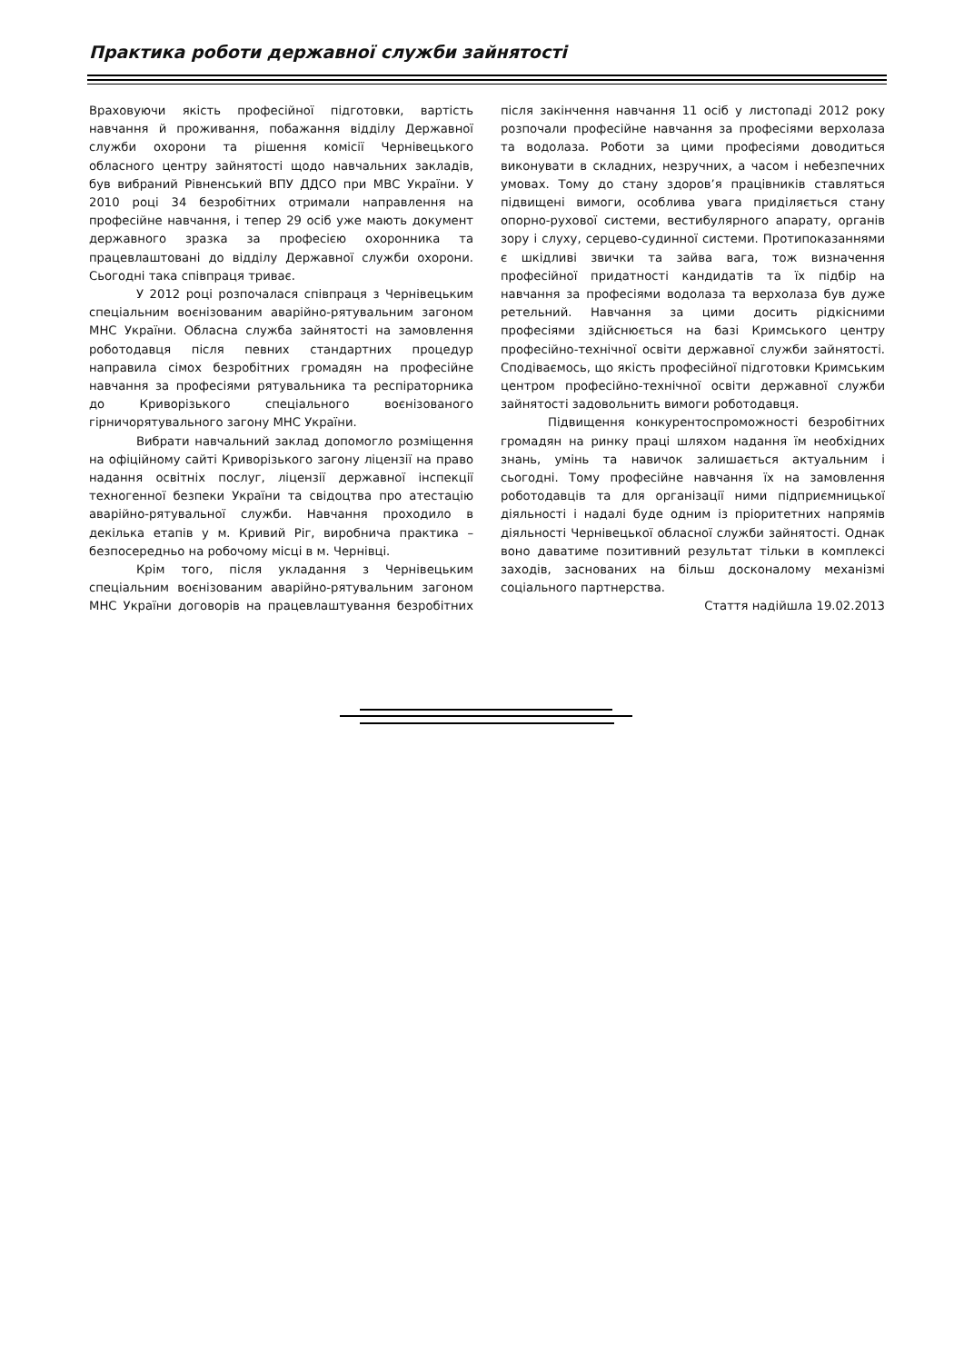Практика роботи державної служби зайнятості
Враховуючи якість професійної підготовки, вартість навчання й проживання, побажання відділу Державної служби охорони та рішення комісії Чернівецького обласного центру зайнятості щодо навчальних закладів, був вибраний Рівненський ВПУ ДДСО при МВС України. У 2010 році 34 безробітних отримали направлення на професійне навчання, і тепер 29 осіб уже мають документ державного зразка за професією охоронника та працевлаштовані до відділу Державної служби охорони. Сьогодні така співпраця триває.
У 2012 році розпочалася співпраця з Чернівецьким спеціальним воєнізованим аварійно-рятувальним загоном МНС України. Обласна служба зайнятості на замовлення роботодавця після певних стандартних процедур направила сімох безробітних громадян на професійне навчання за професіями рятувальника та респіраторника до Криворізького спеціального воєнізованого гірничорятувального загону МНС України.
Вибрати навчальний заклад допомогло розміщення на офіційному сайті Криворізького загону ліцензії на право надання освітніх послуг, ліцензії державної інспекції техногенної безпеки України та свідоцтва про атестацію аварійно-рятувальної служби. Навчання проходило в декілька етапів у м. Кривий Ріг, виробнича практика – безпосередньо на робочому місці в м. Чернівці.
Крім того, після укладання з Чернівецьким спеціальним воєнізованим аварійно-рятувальним загоном МНС України договорів на працевлаштування безробітних після закінчення навчання 11 осіб у листопаді 2012 року розпочали професійне навчання за професіями верхолаза та водолаза. Роботи за цими професіями доводиться виконувати в складних, незручних, а часом і небезпечних умовах. Тому до стану здоров’я працівників ставляться підвищені вимоги, особлива увага приділяється стану опорно-рухової системи, вестибулярного апарату, органів зору і слуху, серцево-судинної системи. Протипоказаннями є шкідливі звички та зайва вага, тож визначення професійної придатності кандидатів та їх підбір на навчання за професіями водолаза та верхолаза був дуже ретельний. Навчання за цими досить рідкісними професіями здійснюється на базі Кримського центру професійно-технічної освіти державної служби зайнятості. Сподіваємось, що якість професійної підготовки Кримським центром професійно-технічної освіти державної служби зайнятості задовольнить вимоги роботодавця.
Підвищення конкурентоспроможності безробітних громадян на ринку праці шляхом надання їм необхідних знань, умінь та навичок залишається актуальним і сьогодні. Тому професійне навчання їх на замовлення роботодавців та для організації ними підприємницької діяльності і надалі буде одним із пріоритетних напрямів діяльності Чернівецької обласної служби зайнятості. Однак воно даватиме позитивний результат тільки в комплексі заходів, заснованих на більш досконалому механізмі соціального партнерства.
Стаття надійшла 19.02.2013